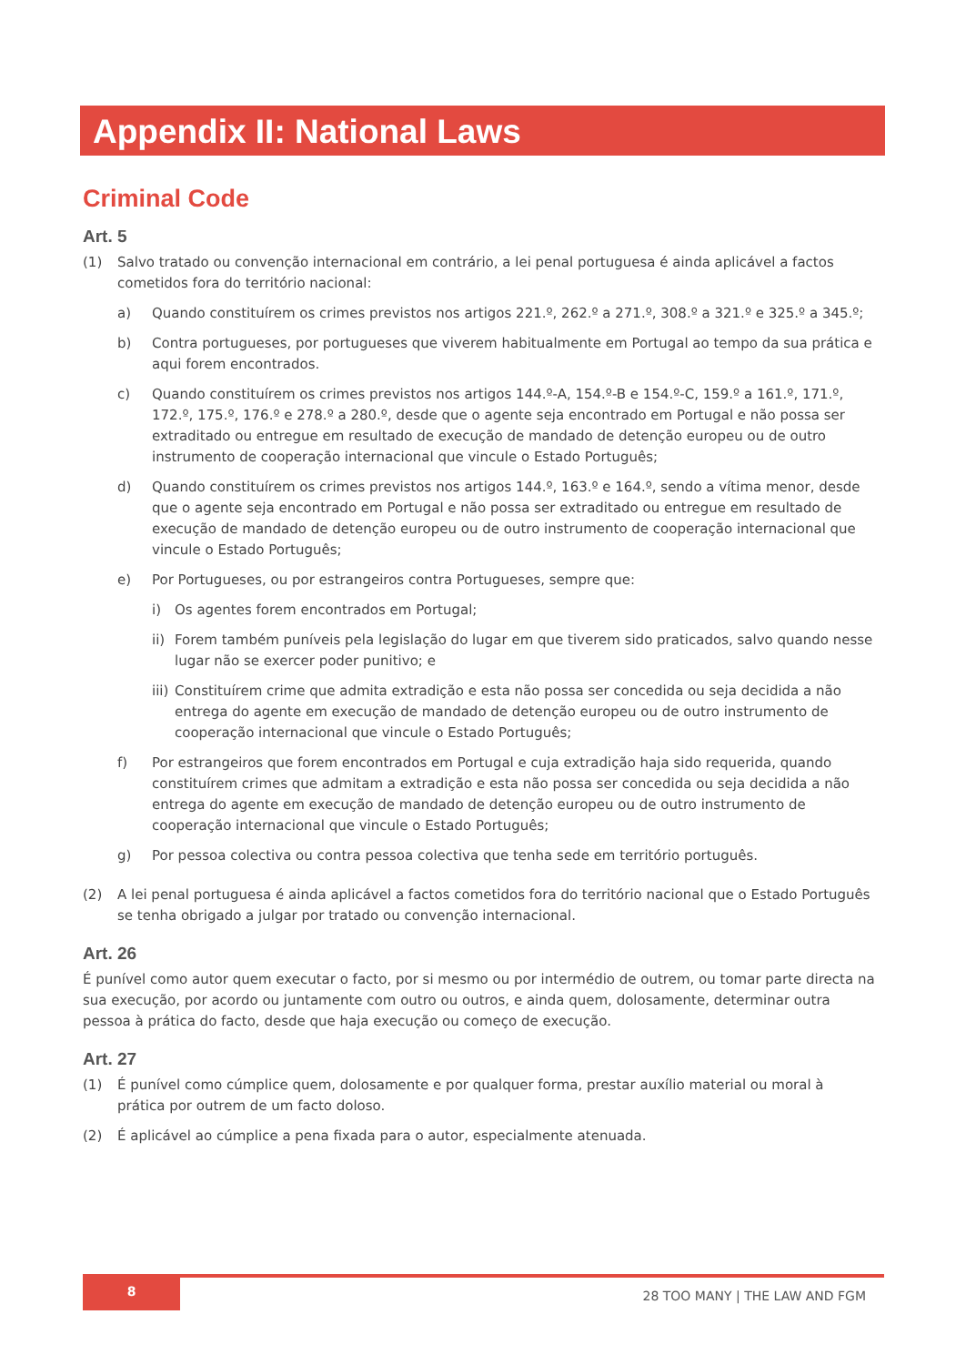Appendix II: National Laws
Criminal Code
Art. 5
(1) Salvo tratado ou convenção internacional em contrário, a lei penal portuguesa é ainda aplicável a factos cometidos fora do território nacional:
a) Quando constituírem os crimes previstos nos artigos 221.º, 262.º a 271.º, 308.º a 321.º e 325.º a 345.º;
b) Contra portugueses, por portugueses que viverem habitualmente em Portugal ao tempo da sua prática e aqui forem encontrados.
c) Quando constituírem os crimes previstos nos artigos 144.º-A, 154.º-B e 154.º-C, 159.º a 161.º, 171.º, 172.º, 175.º, 176.º e 278.º a 280.º, desde que o agente seja encontrado em Portugal e não possa ser extraditado ou entregue em resultado de execução de mandado de detenção europeu ou de outro instrumento de cooperação internacional que vincule o Estado Português;
d) Quando constituírem os crimes previstos nos artigos 144.º, 163.º e 164.º, sendo a vítima menor, desde que o agente seja encontrado em Portugal e não possa ser extraditado ou entregue em resultado de execução de mandado de detenção europeu ou de outro instrumento de cooperação internacional que vincule o Estado Português;
e) Por Portugueses, ou por estrangeiros contra Portugueses, sempre que:
i) Os agentes forem encontrados em Portugal;
ii) Forem também puníveis pela legislação do lugar em que tiverem sido praticados, salvo quando nesse lugar não se exercer poder punitivo; e
iii) Constituírem crime que admita extradição e esta não possa ser concedida ou seja decidida a não entrega do agente em execução de mandado de detenção europeu ou de outro instrumento de cooperação internacional que vincule o Estado Português;
f) Por estrangeiros que forem encontrados em Portugal e cuja extradição haja sido requerida, quando constituírem crimes que admitam a extradição e esta não possa ser concedida ou seja decidida a não entrega do agente em execução de mandado de detenção europeu ou de outro instrumento de cooperação internacional que vincule o Estado Português;
g) Por pessoa colectiva ou contra pessoa colectiva que tenha sede em território português.
(2) A lei penal portuguesa é ainda aplicável a factos cometidos fora do território nacional que o Estado Português se tenha obrigado a julgar por tratado ou convenção internacional.
Art. 26
É punível como autor quem executar o facto, por si mesmo ou por intermédio de outrem, ou tomar parte directa na sua execução, por acordo ou juntamente com outro ou outros, e ainda quem, dolosamente, determinar outra pessoa à prática do facto, desde que haja execução ou começo de execução.
Art. 27
(1) É punível como cúmplice quem, dolosamente e por qualquer forma, prestar auxílio material ou moral à prática por outrem de um facto doloso.
(2) É aplicável ao cúmplice a pena fixada para o autor, especialmente atenuada.
8
28 TOO MANY | THE LAW AND FGM